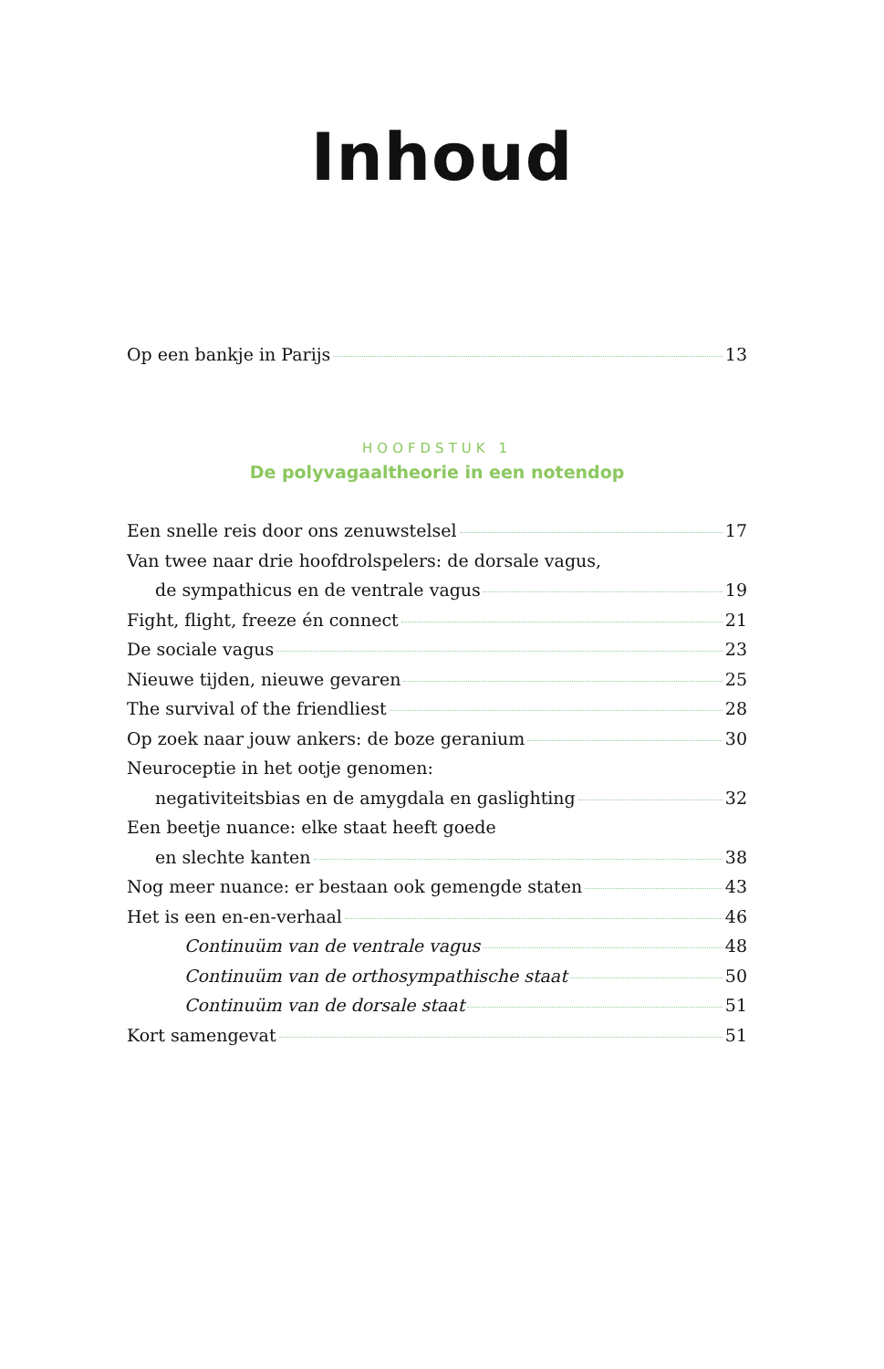Inhoud
Op een bankje in Parijs 13
HOOFDSTUK 1
De polyvagaaltheorie in een notendop
Een snelle reis door ons zenuwstelsel 17
Van twee naar drie hoofdrolspelers: de dorsale vagus,
de sympathicus en de ventrale vagus 19
Fight, flight, freeze én connect 21
De sociale vagus 23
Nieuwe tijden, nieuwe gevaren 25
The survival of the friendliest 28
Op zoek naar jouw ankers: de boze geranium 30
Neuroceptie in het ootje genomen:
negativiteitsbias en de amygdala en gaslighting 32
Een beetje nuance: elke staat heeft goede
en slechte kanten 38
Nog meer nuance: er bestaan ook gemengde staten 43
Het is een en-en-verhaal 46
Continuüm van de ventrale vagus 48
Continuüm van de orthosympathische staat 50
Continuüm van de dorsale staat 51
Kort samengevat 51